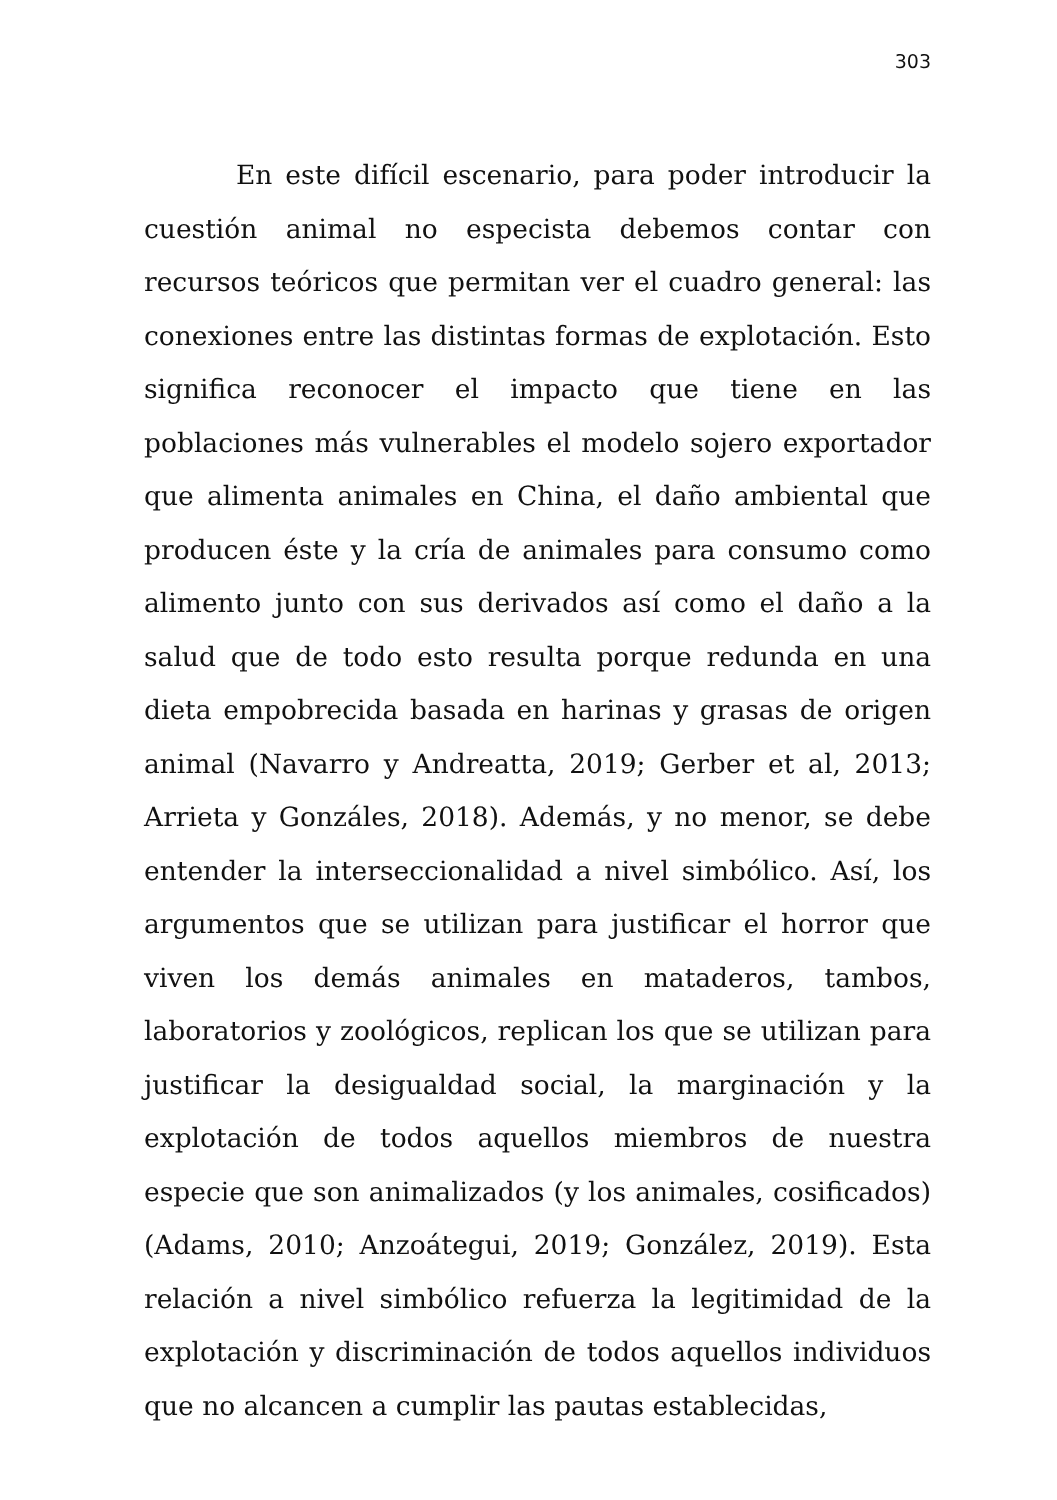303
En este difícil escenario, para poder introducir la cuestión animal no especista debemos contar con recursos teóricos que permitan ver el cuadro general: las conexiones entre las distintas formas de explotación. Esto significa reconocer el impacto que tiene en las poblaciones más vulnerables el modelo sojero exportador que alimenta animales en China, el daño ambiental que producen éste y la cría de animales para consumo como alimento junto con sus derivados así como el daño a la salud que de todo esto resulta porque redunda en una dieta empobrecida basada en harinas y grasas de origen animal (Navarro y Andreatta, 2019; Gerber et al, 2013; Arrieta y Gonzáles, 2018). Además, y no menor, se debe entender la interseccionalidad a nivel simbólico. Así, los argumentos que se utilizan para justificar el horror que viven los demás animales en mataderos, tambos, laboratorios y zoológicos, replican los que se utilizan para justificar la desigualdad social, la marginación y la explotación de todos aquellos miembros de nuestra especie que son animalizados (y los animales, cosificados) (Adams, 2010; Anzoátegui, 2019; González, 2019). Esta relación a nivel simbólico refuerza la legitimidad de la explotación y discriminación de todos aquellos individuos que no alcancen a cumplir las pautas establecidas,